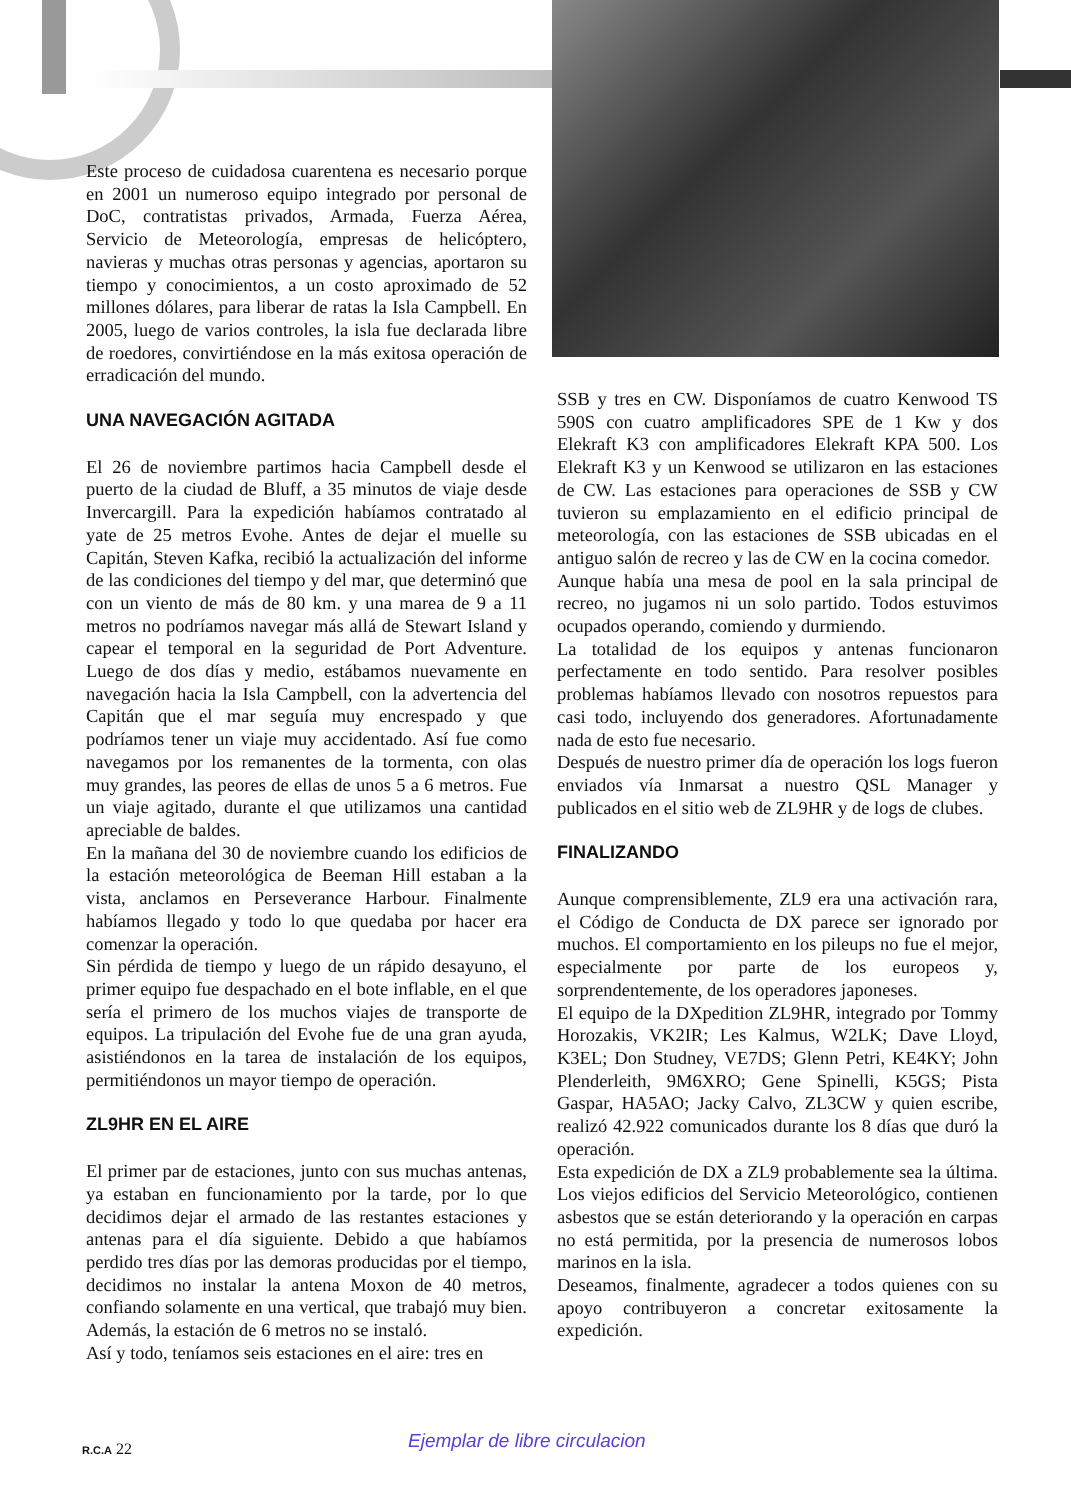Este proceso de cuidadosa cuarentena es necesario porque en 2001 un numeroso equipo integrado por personal de DoC, contratistas privados, Armada, Fuerza Aérea, Servicio de Meteorología, empresas de helicóptero, navieras y muchas otras personas y agencias, aportaron su tiempo y conocimientos, a un costo aproximado de 52 millones dólares, para liberar de ratas la Isla Campbell. En 2005, luego de varios controles, la isla fue declarada libre de roedores, convirtiéndose en la más exitosa operación de erradicación del mundo.
UNA NAVEGACIÓN AGITADA
El 26 de noviembre partimos hacia Campbell desde el puerto de la ciudad de Bluff, a 35 minutos de viaje desde Invercargill. Para la expedición habíamos contratado al yate de 25 metros Evohe. Antes de dejar el muelle su Capitán, Steven Kafka, recibió la actualización del informe de las condiciones del tiempo y del mar, que determinó que con un viento de más de 80 km. y una marea de 9 a 11 metros no podríamos navegar más allá de Stewart Island y capear el temporal en la seguridad de Port Adventure. Luego de dos días y medio, estábamos nuevamente en navegación hacia la Isla Campbell, con la advertencia del Capitán que el mar seguía muy encrespado y que podríamos tener un viaje muy accidentado. Así fue como navegamos por los remanentes de la tormenta, con olas muy grandes, las peores de ellas de unos 5 a 6 metros. Fue un viaje agitado, durante el que utilizamos una cantidad apreciable de baldes.
En la mañana del 30 de noviembre cuando los edificios de la estación meteorológica de Beeman Hill estaban a la vista, anclamos en Perseverance Harbour. Finalmente habíamos llegado y todo lo que quedaba por hacer era comenzar la operación.
Sin pérdida de tiempo y luego de un rápido desayuno, el primer equipo fue despachado en el bote inflable, en el que sería el primero de los muchos viajes de transporte de equipos. La tripulación del Evohe fue de una gran ayuda, asistiéndonos en la tarea de instalación de los equipos, permitiéndonos un mayor tiempo de operación.
ZL9HR EN EL AIRE
El primer par de estaciones, junto con sus muchas antenas, ya estaban en funcionamiento por la tarde, por lo que decidimos dejar el armado de las restantes estaciones y antenas para el día siguiente. Debido a que habíamos perdido tres días por las demoras producidas por el tiempo, decidimos no instalar la antena Moxon de 40 metros, confiando solamente en una vertical, que trabajó muy bien. Además, la estación de 6 metros no se instaló.
Así y todo, teníamos seis estaciones en el aire: tres en
SSB y tres en CW. Disponíamos de cuatro Kenwood TS 590S con cuatro amplificadores SPE de 1 Kw y dos Elekraft K3 con amplificadores Elekraft KPA 500. Los Elekraft K3 y un Kenwood se utilizaron en las estaciones de CW. Las estaciones para operaciones de SSB y CW tuvieron su emplazamiento en el edificio principal de meteorología, con las estaciones de SSB ubicadas en el antiguo salón de recreo y las de CW en la cocina comedor.
Aunque había una mesa de pool en la sala principal de recreo, no jugamos ni un solo partido. Todos estuvimos ocupados operando, comiendo y durmiendo.
La totalidad de los equipos y antenas funcionaron perfectamente en todo sentido. Para resolver posibles problemas habíamos llevado con nosotros repuestos para casi todo, incluyendo dos generadores. Afortunadamente nada de esto fue necesario.
Después de nuestro primer día de operación los logs fueron enviados vía Inmarsat a nuestro QSL Manager y publicados en el sitio web de ZL9HR y de logs de clubes.
FINALIZANDO
Aunque comprensiblemente, ZL9 era una activación rara, el Código de Conducta de DX parece ser ignorado por muchos. El comportamiento en los pileups no fue el mejor, especialmente por parte de los europeos y, sorprendentemente, de los operadores japoneses.
El equipo de la DXpedition ZL9HR, integrado por Tommy Horozakis, VK2IR; Les Kalmus, W2LK; Dave Lloyd, K3EL; Don Studney, VE7DS; Glenn Petri, KE4KY; John Plenderleith, 9M6XRO; Gene Spinelli, K5GS; Pista Gaspar, HA5AO; Jacky Calvo, ZL3CW y quien escribe, realizó 42.922 comunicados durante los 8 días que duró la operación.
Esta expedición de DX a ZL9 probablemente sea la última. Los viejos edificios del Servicio Meteorológico, contienen asbestos que se están deteriorando y la operación en carpas no está permitida, por la presencia de numerosos lobos marinos en la isla.
Deseamos, finalmente, agradecer a todos quienes con su apoyo contribuyeron a concretar exitosamente la expedición.
R.C.A 22 Ejemplar de libre circulacion